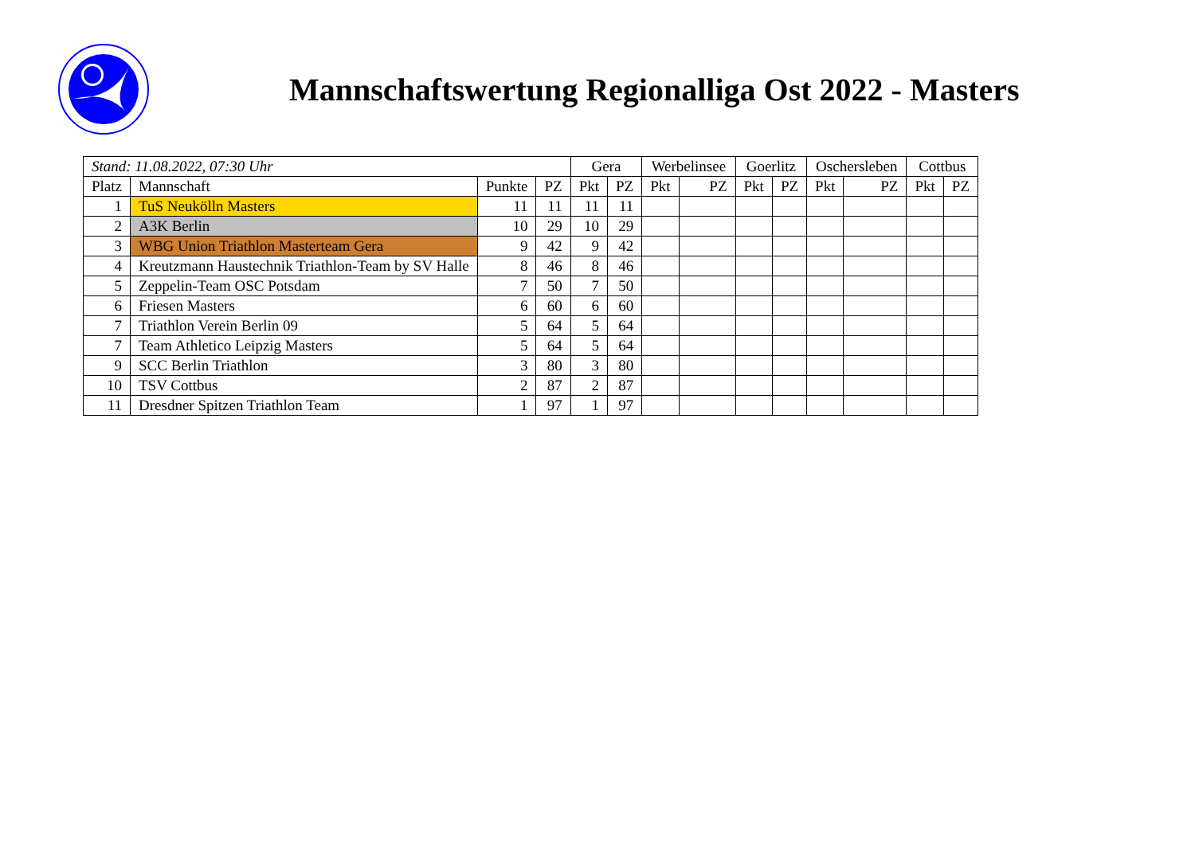Mannschaftswertung Regionalliga Ost 2022 - Masters
| Stand: 11.08.2022, 07:30 Uhr | | | | Gera | | Werbelinsee | | Goerlitz | | Oschersleben | | Cottbus | |
| Platz | Mannschaft | Punkte | PZ | Pkt | PZ | Pkt | PZ | Pkt | PZ | Pkt | PZ | Pkt | PZ |
| 1 | TuS Neukölln Masters | 11 | 11 | 11 | 11 | | | | | | | | |
| 2 | A3K Berlin | 10 | 29 | 10 | 29 | | | | | | | | |
| 3 | WBG Union Triathlon Masterteam Gera | 9 | 42 | 9 | 42 | | | | | | | | |
| 4 | Kreutzmann Haustechnik Triathlon-Team by SV Halle | 8 | 46 | 8 | 46 | | | | | | | | |
| 5 | Zeppelin-Team OSC Potsdam | 7 | 50 | 7 | 50 | | | | | | | | |
| 6 | Friesen Masters | 6 | 60 | 6 | 60 | | | | | | | | |
| 7 | Triathlon Verein Berlin 09 | 5 | 64 | 5 | 64 | | | | | | | | |
| 7 | Team Athletico Leipzig Masters | 5 | 64 | 5 | 64 | | | | | | | | |
| 9 | SCC Berlin Triathlon | 3 | 80 | 3 | 80 | | | | | | | | |
| 10 | TSV Cottbus | 2 | 87 | 2 | 87 | | | | | | | | |
| 11 | Dresdner Spitzen Triathlon Team | 1 | 97 | 1 | 97 | | | | | | | | |